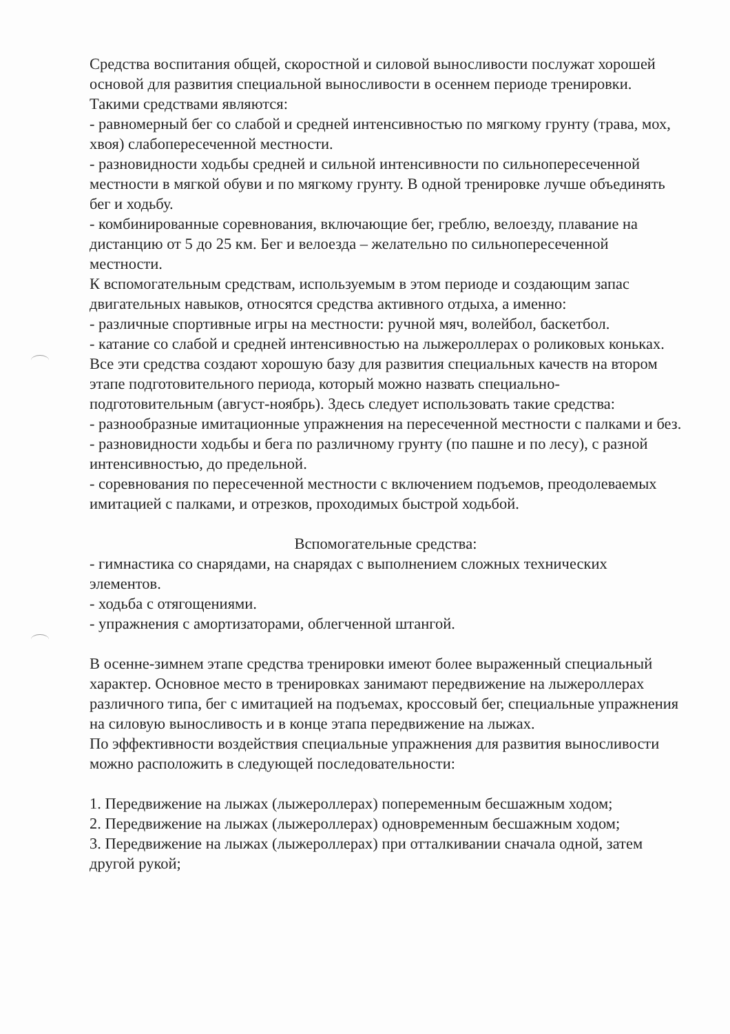Средства воспитания общей, скоростной и силовой выносливости послужат хорошей основой для развития специальной выносливости в осеннем периоде тренировки. Такими средствами являются:
- равномерный бег со слабой и средней интенсивностью по мягкому грунту (трава, мох, хвоя) слабопересеченной местности.
- разновидности ходьбы средней и сильной интенсивности по сильнопересеченной местности в мягкой обуви и по мягкому грунту. В одной тренировке лучше объединять бег и ходьбу.
- комбинированные соревнования, включающие бег, греблю, велоезду, плавание на дистанцию от 5 до 25 км. Бег и велоезда – желательно по сильнопересеченной местности.
К вспомогательным средствам, используемым в этом периоде и создающим запас двигательных навыков, относятся средства активного отдыха, а именно:
- различные спортивные игры на местности: ручной мяч, волейбол, баскетбол.
- катание со слабой и средней интенсивностью на лыжероллерах о роликовых коньках.
Все эти средства создают хорошую базу для развития специальных качеств на втором этапе подготовительного периода, который можно назвать специально-подготовительным (август-ноябрь). Здесь следует использовать такие средства:
- разнообразные имитационные упражнения на пересеченной местности с палками и без.
- разновидности ходьбы и бега по различному грунту (по пашне и по лесу), с разной интенсивностью, до предельной.
- соревнования по пересеченной местности с включением подъемов, преодолеваемых имитацией с палками, и отрезков, проходимых быстрой ходьбой.
Вспомогательные средства:
- гимнастика со снарядами, на снарядах с выполнением сложных технических элементов.
- ходьба с отягощениями.
- упражнения с амортизаторами, облегченной штангой.
В осенне-зимнем этапе средства тренировки имеют более выраженный специальный характер. Основное место в тренировках занимают передвижение на лыжероллерах различного типа, бег с имитацией на подъемах, кроссовый бег, специальные упражнения на силовую выносливость и в конце этапа передвижение на лыжах.
По эффективности воздействия специальные упражнения для развития выносливости можно расположить в следующей последовательности:
1. Передвижение на лыжах (лыжероллерах) попеременным бесшажным ходом;
2. Передвижение на лыжах (лыжероллерах) одновременным бесшажным ходом;
3. Передвижение на лыжах (лыжероллерах) при отталкивании сначала одной, затем другой рукой;